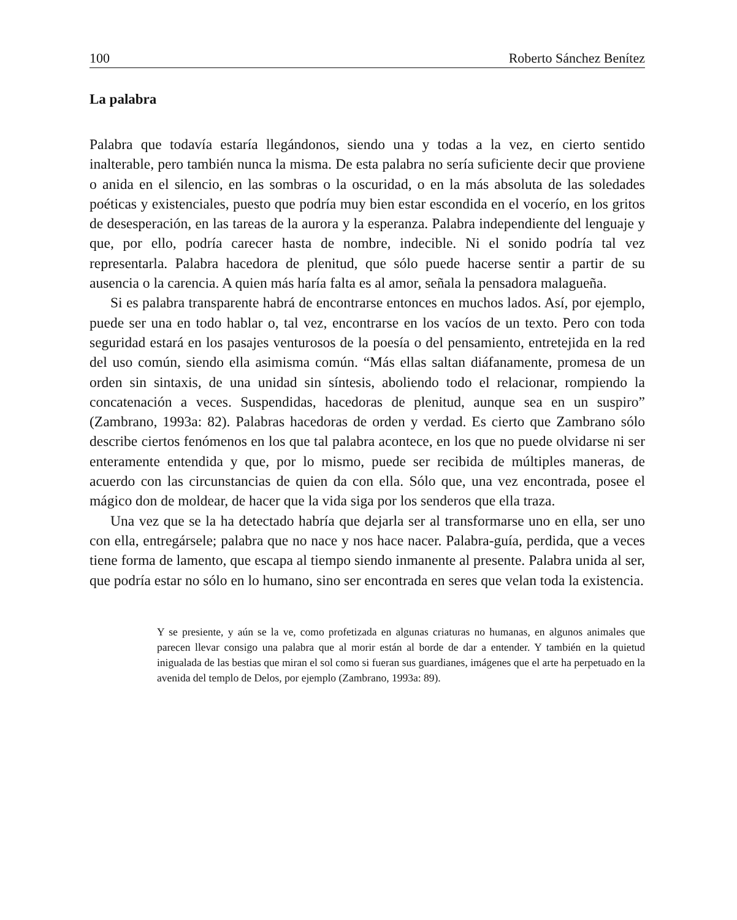100 Roberto Sánchez Benítez
La palabra
Palabra que todavía estaría llegándonos, siendo una y todas a la vez, en cierto sentido inalterable, pero también nunca la misma. De esta palabra no sería suficiente decir que proviene o anida en el silencio, en las sombras o la oscuridad, o en la más absoluta de las soledades poéticas y existenciales, puesto que podría muy bien estar escondida en el vocerío, en los gritos de desesperación, en las tareas de la aurora y la esperanza. Palabra independiente del lenguaje y que, por ello, podría carecer hasta de nombre, indecible. Ni el sonido podría tal vez representarla. Palabra hacedora de plenitud, que sólo puede hacerse sentir a partir de su ausencia o la carencia. A quien más haría falta es al amor, señala la pensadora malagueña.
Si es palabra transparente habrá de encontrarse entonces en muchos lados. Así, por ejemplo, puede ser una en todo hablar o, tal vez, encontrarse en los vacíos de un texto. Pero con toda seguridad estará en los pasajes venturosos de la poesía o del pensamiento, entretejida en la red del uso común, siendo ella asimisma común. “Más ellas saltan diáfanamente, promesa de un orden sin sintaxis, de una unidad sin síntesis, aboliendo todo el relacionar, rompiendo la concatenación a veces. Suspendidas, hacedoras de plenitud, aunque sea en un suspiro” (Zambrano, 1993a: 82). Palabras hacedoras de orden y verdad. Es cierto que Zambrano sólo describe ciertos fenómenos en los que tal palabra acontece, en los que no puede olvidarse ni ser enteramente entendida y que, por lo mismo, puede ser recibida de múltiples maneras, de acuerdo con las circunstancias de quien da con ella. Sólo que, una vez encontrada, posee el mágico don de moldear, de hacer que la vida siga por los senderos que ella traza.
Una vez que se la ha detectado habría que dejarla ser al transformarse uno en ella, ser uno con ella, entregársele; palabra que no nace y nos hace nacer. Palabra-guía, perdida, que a veces tiene forma de lamento, que escapa al tiempo siendo inmanente al presente. Palabra unida al ser, que podría estar no sólo en lo humano, sino ser encontrada en seres que velan toda la existencia.
Y se presiente, y aún se la ve, como profetizada en algunas criaturas no humanas, en algunos animales que parecen llevar consigo una palabra que al morir están al borde de dar a entender. Y también en la quietud inigualada de las bestias que miran el sol como si fueran sus guardianes, imágenes que el arte ha perpetuado en la avenida del templo de Delos, por ejemplo (Zambrano, 1993a: 89).